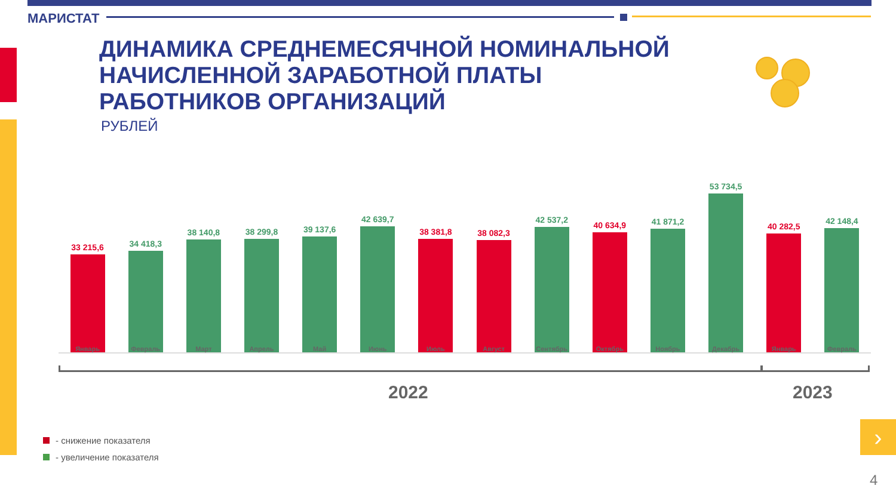МАРИСТАТ
ДИНАМИКА СРЕДНЕМЕСЯЧНОЙ НОМИНАЛЬНОЙ
НАЧИСЛЕННОЙ ЗАРАБОТНОЙ ПЛАТЫ
РАБОТНИКОВ ОРГАНИЗАЦИЙ
РУБЛЕЙ
33 215,6
34 418,3
38 140,8
38 299,8
39 137,6
42 639,7
38 381,8
38 082,3
42 537,2
40 634,9
41 871,2
53 734,5
40 282,5
42 148,4
Январь Февраль Март Апрель Май Июнь Июль Август Сентябрь Октябрь Ноябрь Декабрь Январь Февраль
2022 2023
- снижение показателя
- увеличение показателя
›
4